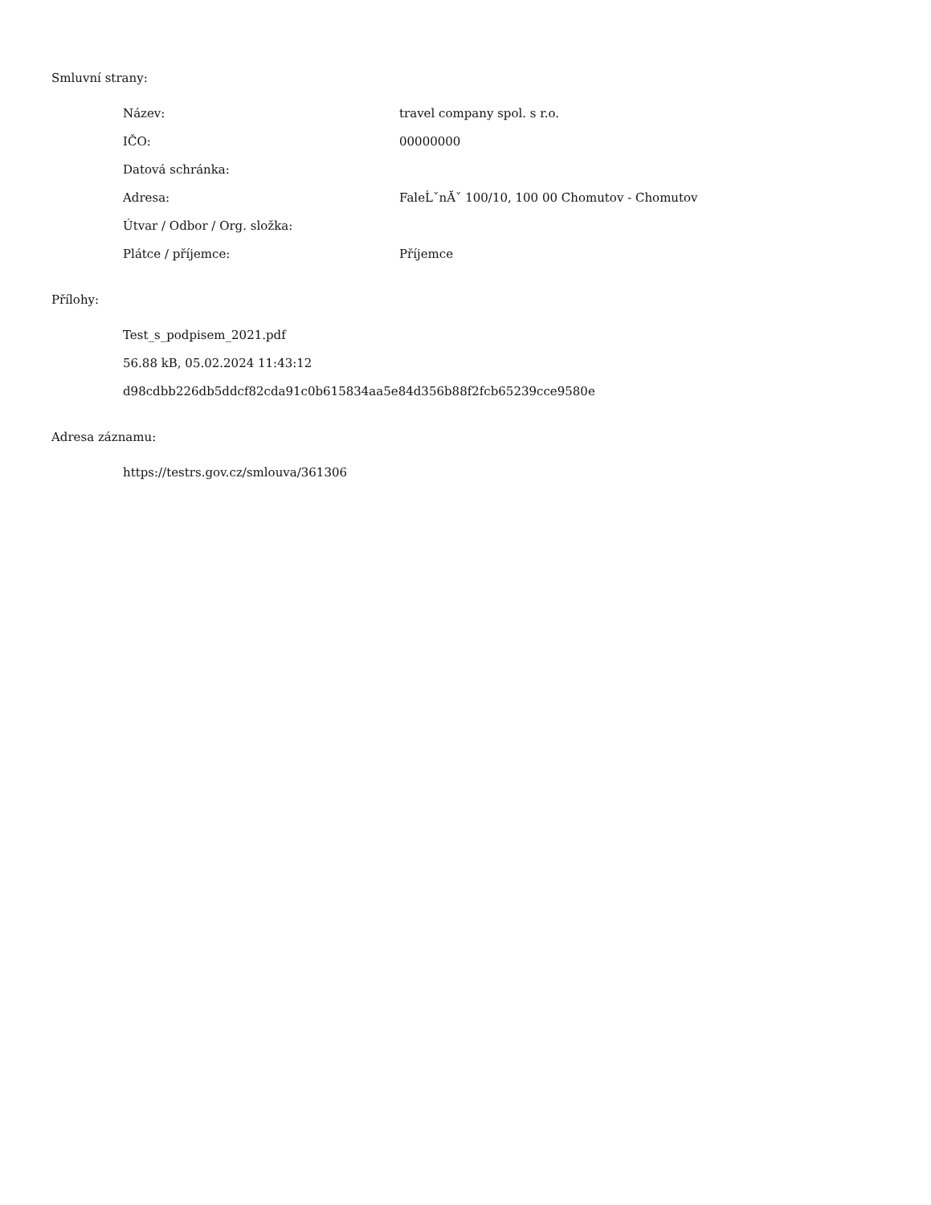Smluvní strany:
| Název: | travel company spol. s r.o. |
| IČO: | 00000000 |
| Datová schránka: | |
| Adresa: | FaleĹˇnĂˇ 100/10, 100 00 Chomutov - Chomutov |
| Útvar / Odbor / Org. složka: | |
| Plátce / příjemce: | Příjemce |
Přílohy:
Test_s_podpisem_2021.pdf
56.88 kB, 05.02.2024 11:43:12
d98cdbb226db5ddcf82cda91c0b615834aa5e84d356b88f2fcb65239cce9580e
Adresa záznamu:
https://testrs.gov.cz/smlouva/361306